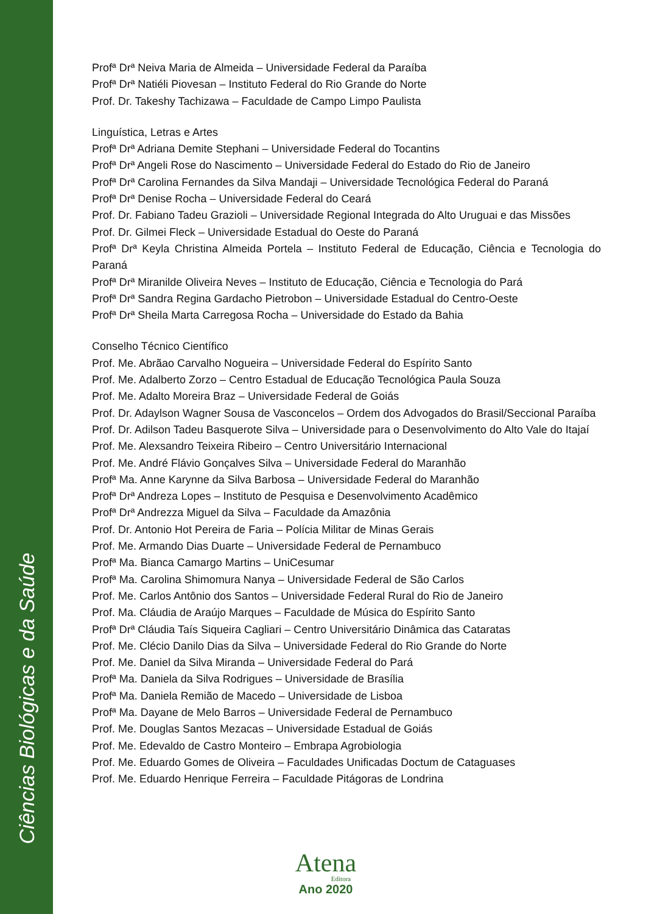Ciências Biológicas e da Saúde
Profª Drª Neiva Maria de Almeida – Universidade Federal da Paraíba
Profª Drª Natiéli Piovesan – Instituto Federal do Rio Grande do Norte
Prof. Dr. Takeshy Tachizawa – Faculdade de Campo Limpo Paulista
Linguística, Letras e Artes
Profª Drª Adriana Demite Stephani – Universidade Federal do Tocantins
Profª Drª Angeli Rose do Nascimento – Universidade Federal do Estado do Rio de Janeiro
Profª Drª Carolina Fernandes da Silva Mandaji – Universidade Tecnológica Federal do Paraná
Profª Drª Denise Rocha – Universidade Federal do Ceará
Prof. Dr. Fabiano Tadeu Grazioli – Universidade Regional Integrada do Alto Uruguai e das Missões
Prof. Dr. Gilmei Fleck – Universidade Estadual do Oeste do Paraná
Profª Drª Keyla Christina Almeida Portela – Instituto Federal de Educação, Ciência e Tecnologia do Paraná
Profª Drª Miranilde Oliveira Neves – Instituto de Educação, Ciência e Tecnologia do Pará
Profª Drª Sandra Regina Gardacho Pietrobon – Universidade Estadual do Centro-Oeste
Profª Drª Sheila Marta Carregosa Rocha – Universidade do Estado da Bahia
Conselho Técnico Científico
Prof. Me. Abrãao Carvalho Nogueira – Universidade Federal do Espírito Santo
Prof. Me. Adalberto Zorzo – Centro Estadual de Educação Tecnológica Paula Souza
Prof. Me. Adalto Moreira Braz – Universidade Federal de Goiás
Prof. Dr. Adaylson Wagner Sousa de Vasconcelos – Ordem dos Advogados do Brasil/Seccional Paraíba
Prof. Dr. Adilson Tadeu Basquerote Silva – Universidade para o Desenvolvimento do Alto Vale do Itajaí
Prof. Me. Alexsandro Teixeira Ribeiro – Centro Universitário Internacional
Prof. Me. André Flávio Gonçalves Silva – Universidade Federal do Maranhão
Profª Ma. Anne Karynne da Silva Barbosa – Universidade Federal do Maranhão
Profª Drª Andreza Lopes – Instituto de Pesquisa e Desenvolvimento Acadêmico
Profª Drª Andrezza Miguel da Silva – Faculdade da Amazônia
Prof. Dr. Antonio Hot Pereira de Faria – Polícia Militar de Minas Gerais
Prof. Me. Armando Dias Duarte – Universidade Federal de Pernambuco
Profª Ma. Bianca Camargo Martins – UniCesumar
Profª Ma. Carolina Shimomura Nanya – Universidade Federal de São Carlos
Prof. Me. Carlos Antônio dos Santos – Universidade Federal Rural do Rio de Janeiro
Prof. Ma. Cláudia de Araújo Marques – Faculdade de Música do Espírito Santo
Profª Drª Cláudia Taís Siqueira Cagliari – Centro Universitário Dinâmica das Cataratas
Prof. Me. Clécio Danilo Dias da Silva – Universidade Federal do Rio Grande do Norte
Prof. Me. Daniel da Silva Miranda – Universidade Federal do Pará
Profª Ma. Daniela da Silva Rodrigues – Universidade de Brasília
Profª Ma. Daniela Remião de Macedo – Universidade de Lisboa
Profª Ma. Dayane de Melo Barros – Universidade Federal de Pernambuco
Prof. Me. Douglas Santos Mezacas – Universidade Estadual de Goiás
Prof. Me. Edevaldo de Castro Monteiro – Embrapa Agrobiologia
Prof. Me. Eduardo Gomes de Oliveira – Faculdades Unificadas Doctum de Cataguases
Prof. Me. Eduardo Henrique Ferreira – Faculdade Pitágoras de Londrina
Atena
Editora
Ano 2020